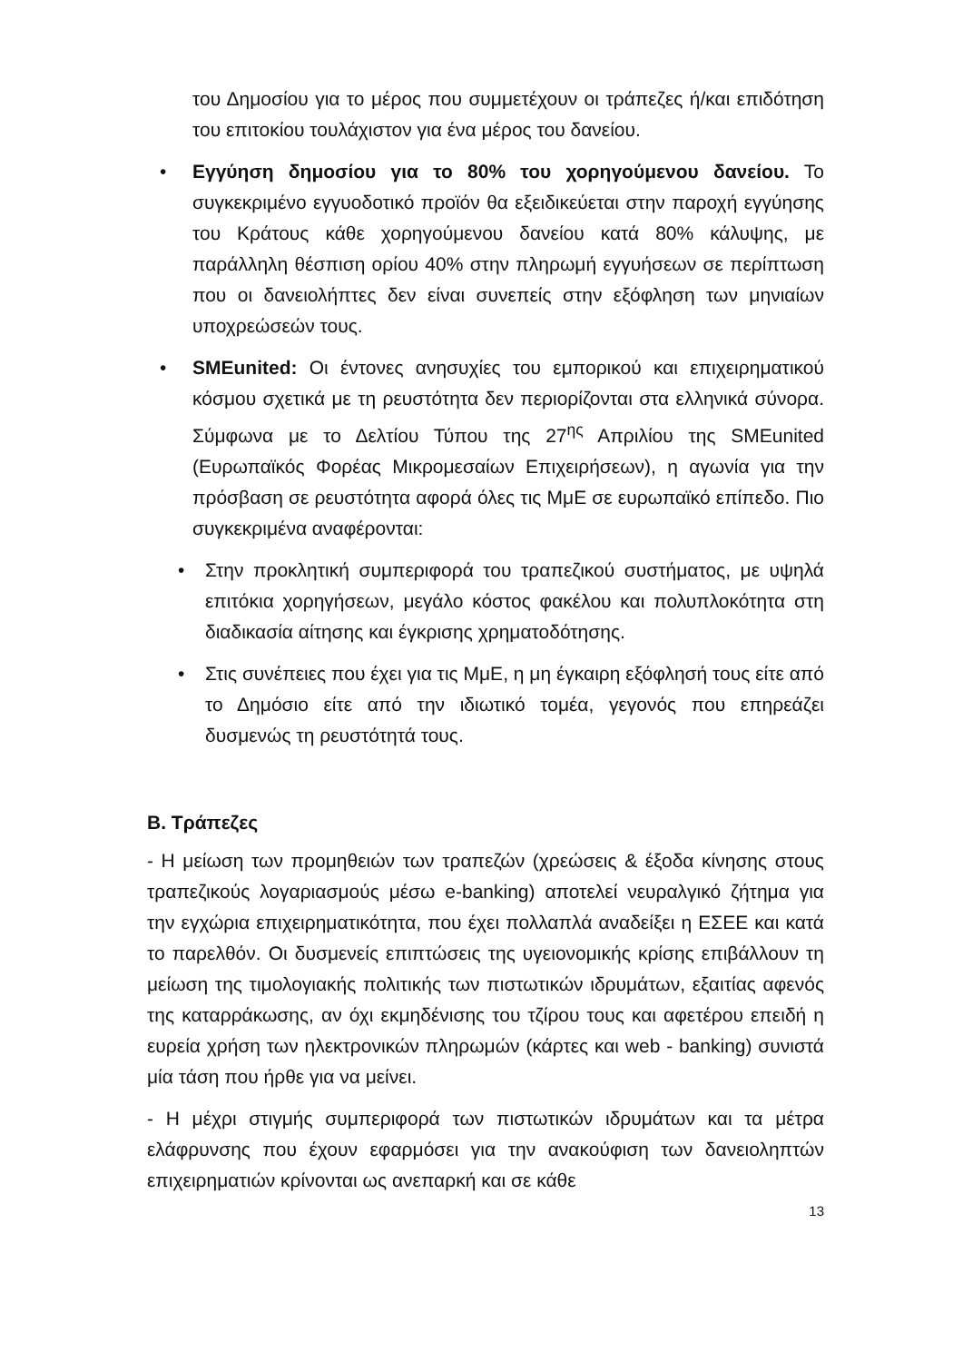του Δημοσίου για το μέρος που συμμετέχουν οι τράπεζες ή/και επιδότηση του επιτοκίου τουλάχιστον για ένα μέρος του δανείου.
• Εγγύηση δημοσίου για το 80% του χορηγούμενου δανείου. Το συγκεκριμένο εγγυοδοτικό προϊόν θα εξειδικεύεται στην παροχή εγγύησης του Κράτους κάθε χορηγούμενου δανείου κατά 80% κάλυψης, με παράλληλη θέσπιση ορίου 40% στην πληρωμή εγγυήσεων σε περίπτωση που οι δανειολήπτες δεν είναι συνεπείς στην εξόφληση των μηνιαίων υποχρεώσεών τους.
• SMEunited: Οι έντονες ανησυχίες του εμπορικού και επιχειρηματικού κόσμου σχετικά με τη ρευστότητα δεν περιορίζονται στα ελληνικά σύνορα. Σύμφωνα με το Δελτίου Τύπου της 27<sup>ης</sup> Απριλίου της SMEunited (Ευρωπαϊκός Φορέας Μικρομεσαίων Επιχειρήσεων), η αγωνία για την πρόσβαση σε ρευστότητα αφορά όλες τις ΜμΕ σε ευρωπαϊκό επίπεδο. Πιο συγκεκριμένα αναφέρονται:
• Στην προκλητική συμπεριφορά του τραπεζικού συστήματος, με υψηλά επιτόκια χορηγήσεων, μεγάλο κόστος φακέλου και πολυπλοκότητα στη διαδικασία αίτησης και έγκρισης χρηματοδότησης.
• Στις συνέπειες που έχει για τις ΜμΕ, η μη έγκαιρη εξόφλησή τους είτε από το Δημόσιο είτε από την ιδιωτικό τομέα, γεγονός που επηρεάζει δυσμενώς τη ρευστότητά τους.
B. Τράπεζες
- Η μείωση των προμηθειών των τραπεζών (χρεώσεις & έξοδα κίνησης στους τραπεζικούς λογαριασμούς μέσω e-banking) αποτελεί νευραλγικό ζήτημα για την εγχώρια επιχειρηματικότητα, που έχει πολλαπλά αναδείξει η ΕΣΕΕ και κατά το παρελθόν. Οι δυσμενείς επιπτώσεις της υγειονομικής κρίσης επιβάλλουν τη μείωση της τιμολογιακής πολιτικής των πιστωτικών ιδρυμάτων, εξαιτίας αφενός της καταρράκωσης, αν όχι εκμηδένισης του τζίρου τους και αφετέρου επειδή η ευρεία χρήση των ηλεκτρονικών πληρωμών (κάρτες και web - banking) συνιστά μία τάση που ήρθε για να μείνει.
- Η μέχρι στιγμής συμπεριφορά των πιστωτικών ιδρυμάτων και τα μέτρα ελάφρυνσης που έχουν εφαρμόσει για την ανακούφιση των δανειοληπτών επιχειρηματιών κρίνονται ως ανεπαρκή και σε κάθε
13